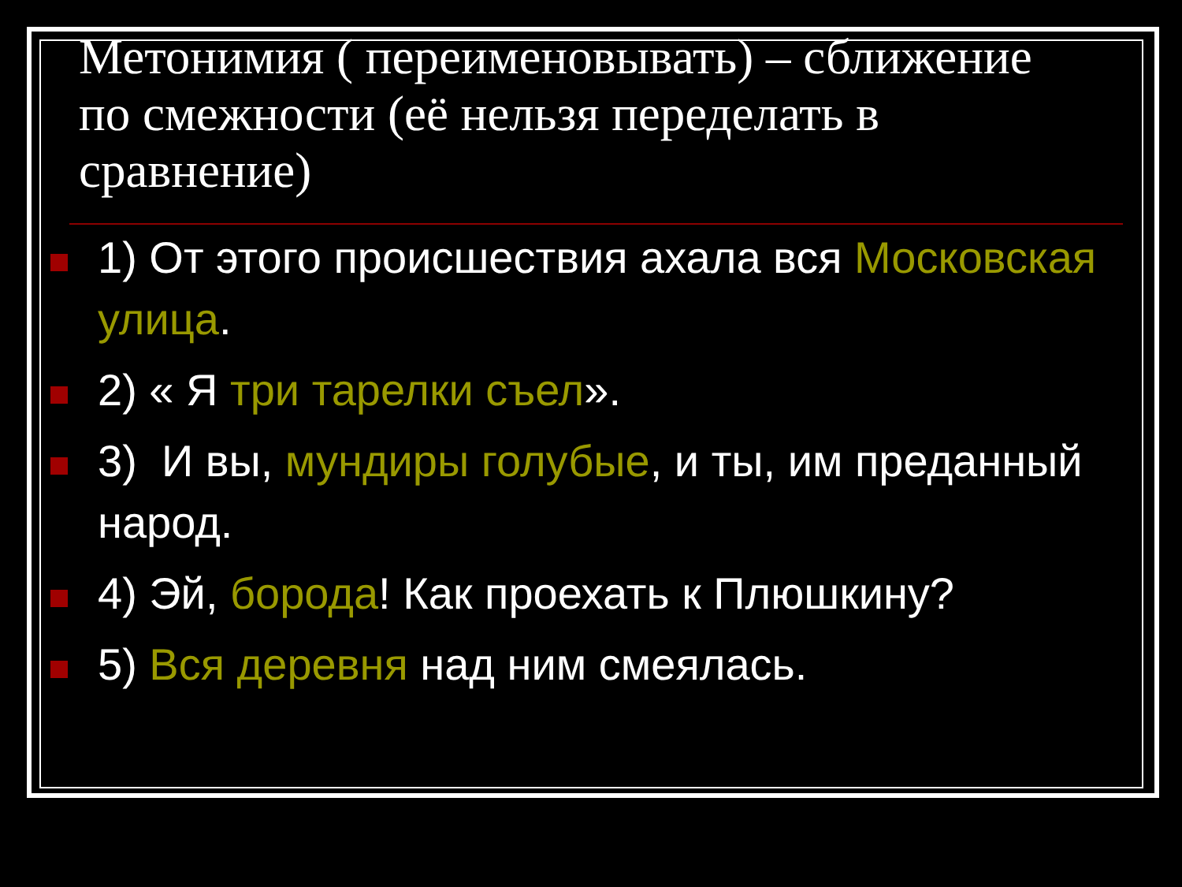Метонимия ( переименовывать) – сближение по смежности (её нельзя переделать в сравнение)
1) От этого происшествия ахала вся Московская улица.
2) « Я три тарелки съел».
3) И вы, мундиры голубые, и ты, им преданный народ.
4) Эй, борода! Как проехать к Плюшкину?
5) Вся деревня над ним смеялась.